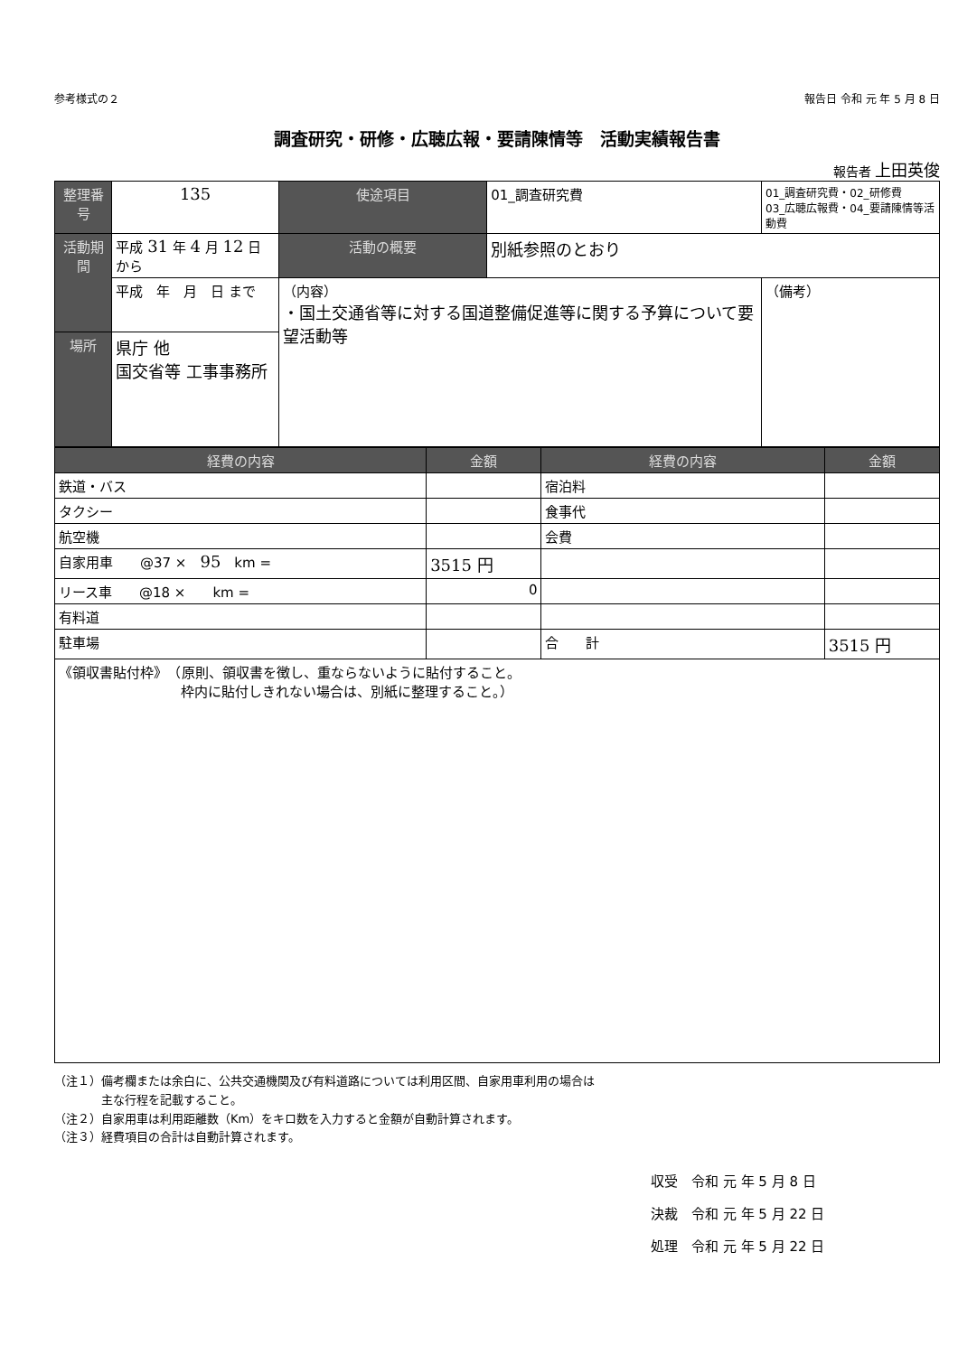参考様式の２ 報告日 令和 元 年 5 月 8 日
調査研究・研修・広聴広報・要請陳情等　活動実績報告書
報告者 上田英俊
| 整理番号 | 135 | 使途項目 | 01_調査研究費 | 01_調査研究費・02_研修費 03_広聴広報費・04_要請陳情等活動費 |
| 活動期間 | 平成 31 年 4 月 12 日 から | 活動の概要 | 別紙参照のとおり | |
| | 平成 年 月 日 まで | （内容） ・国土交通省等に対する国道整備促進等に関する予算について要望活動等 | | （備考） |
| 場所 | 県庁 他 国交省等 工事事務所 | | | |
| 経費の内容 | 金額 | 経費の内容 | 金額 |
| --- | --- | --- | --- |
| 鉄道・バス | | 宿泊料 | |
| タクシー | | 食事代 | |
| 航空機 | | 会費 | |
| 自家用車 @37 × 95 km = | 3515 円 | | |
| リース車 @18 × km = | 0 | | |
| 有料道 | | | |
| 駐車場 | | 合 計 | 3515 円 |
| 《領収書貼付枠》 （原則、領収書を徴し、重ならないように貼付すること。 枠内に貼付しきれない場合は、別紙に整理すること。） | | | |
（注１）備考欄または余白に、公共交通機関及び有料道路については利用区間、自家用車利用の場合は
　　　　主な行程を記載すること。
（注２）自家用車は利用距離数（Km）をキロ数を入力すると金額が自動計算されます。
（注３）経費項目の合計は自動計算されます。
収受　令和 元 年 5 月 8 日
決裁　令和 元 年 5 月 22 日
処理　令和 元 年 5 月 22 日